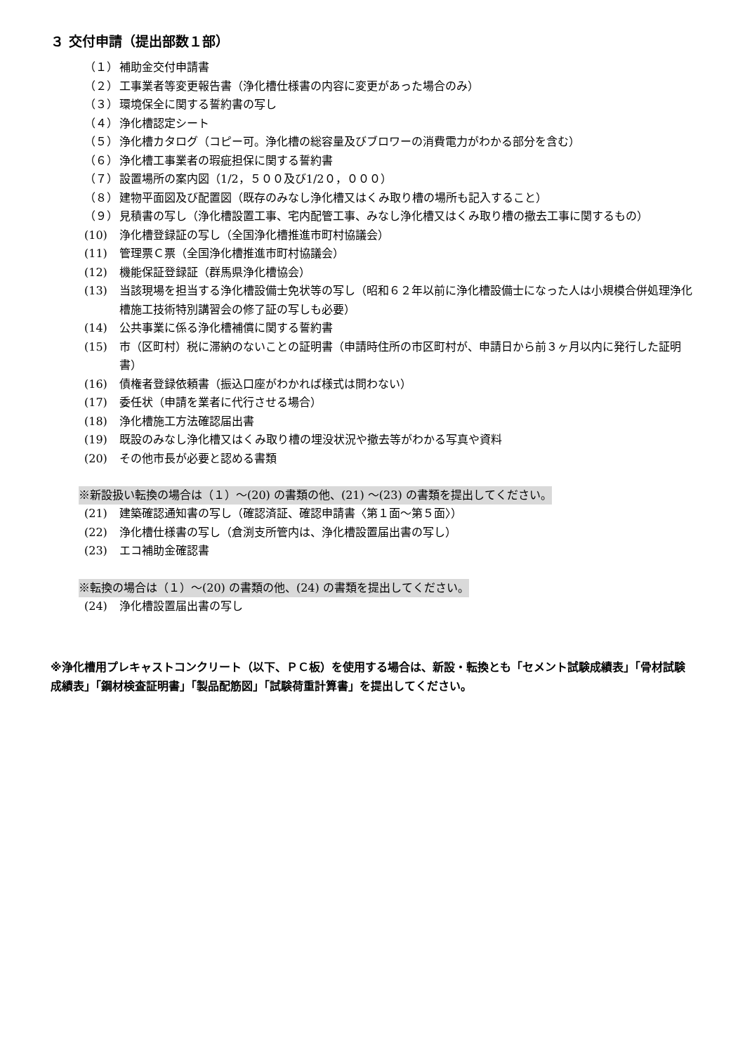３ 交付申請（提出部数１部）
（１） 補助金交付申請書
（２） 工事業者等変更報告書（浄化槽仕様書の内容に変更があった場合のみ）
（３） 環境保全に関する誓約書の写し
（４） 浄化槽認定シート
（５） 浄化槽カタログ（コピー可。浄化槽の総容量及びブロワーの消費電力がわかる部分を含む）
（６） 浄化槽工事業者の瑕疵担保に関する誓約書
（７） 設置場所の案内図（1/2，５００及び1/2０，０００）
（８） 建物平面図及び配置図（既存のみなし浄化槽又はくみ取り槽の場所も記入すること）
（９） 見積書の写し（浄化槽設置工事、宅内配管工事、みなし浄化槽又はくみ取り槽の撤去工事に関するもの）
(10) 浄化槽登録証の写し（全国浄化槽推進市町村協議会）
(11) 管理票Ｃ票（全国浄化槽推進市町村協議会）
(12) 機能保証登録証（群馬県浄化槽協会）
(13) 当該現場を担当する浄化槽設備士免状等の写し（昭和６２年以前に浄化槽設備士になった人は小規模合併処理浄化槽施工技術特別講習会の修了証の写しも必要）
(14) 公共事業に係る浄化槽補償に関する誓約書
(15) 市（区町村）税に滞納のないことの証明書（申請時住所の市区町村が、申請日から前３ヶ月以内に発行した証明書）
(16) 債権者登録依頼書（振込口座がわかれば様式は問わない）
(17) 委任状（申請を業者に代行させる場合）
(18) 浄化槽施工方法確認届出書
(19) 既設のみなし浄化槽又はくみ取り槽の埋没状況や撤去等がわかる写真や資料
(20) その他市長が必要と認める書類
※新設扱い転換の場合は（１）～(20) の書類の他、(21) ～(23) の書類を提出してください。
(21) 建築確認通知書の写し（確認済証、確認申請書〈第１面～第５面〉）
(22) 浄化槽仕様書の写し（倉渕支所管内は、浄化槽設置届出書の写し）
(23) エコ補助金確認書
※転換の場合は（１）～(20) の書類の他、(24) の書類を提出してください。
(24) 浄化槽設置届出書の写し
※浄化槽用プレキャストコンクリート（以下、ＰＣ板）を使用する場合は、新設・転換とも「セメント試験成績表」「骨材試験成績表」「鋼材検査証明書」「製品配筋図」「試験荷重計算書」を提出してください。